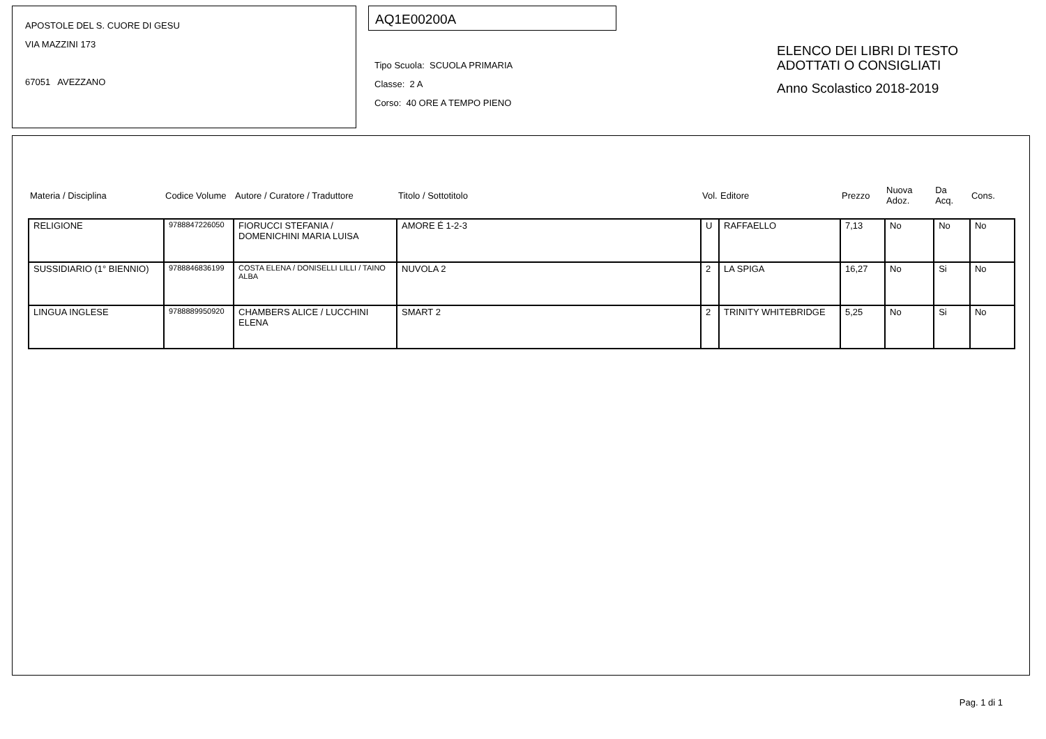APOSTOLE DEL S. CUORE DI GESU
VIA MAZZINI 173
67051 AVEZZANO
AQ1E00200A
Tipo Scuola: SCUOLA PRIMARIA
Classe: 2 A
Corso: 40 ORE A TEMPO PIENO
ELENCO DEI LIBRI DI TESTO
ADOTTATI O CONSIGLIATI
Anno Scolastico 2018-2019
| Materia / Disciplina | Codice Volume | Autore / Curatore / Traduttore | Titolo / Sottotitolo | Vol. | Editore | Prezzo | Nuova Adoz. | Da Acq. | Cons. |
| --- | --- | --- | --- | --- | --- | --- | --- | --- | --- |
| RELIGIONE | 9788847226050 | FIORUCCI STEFANIA / DOMENICHINI MARIA LUISA | AMORE É 1-2-3 | U | RAFFAELLO | 7,13 | No | No | No |
| SUSSIDIARIO (1° BIENNIO) | 9788846836199 | COSTA ELENA / DONISELLI LILLI / TAINO ALBA | NUVOLA 2 | 2 | LA SPIGA | 16,27 | No | Si | No |
| LINGUA INGLESE | 9788889950920 | CHAMBERS ALICE / LUCCHINI ELENA | SMART 2 | 2 | TRINITY WHITEBRIDGE | 5,25 | No | Si | No |
Pag. 1 di 1